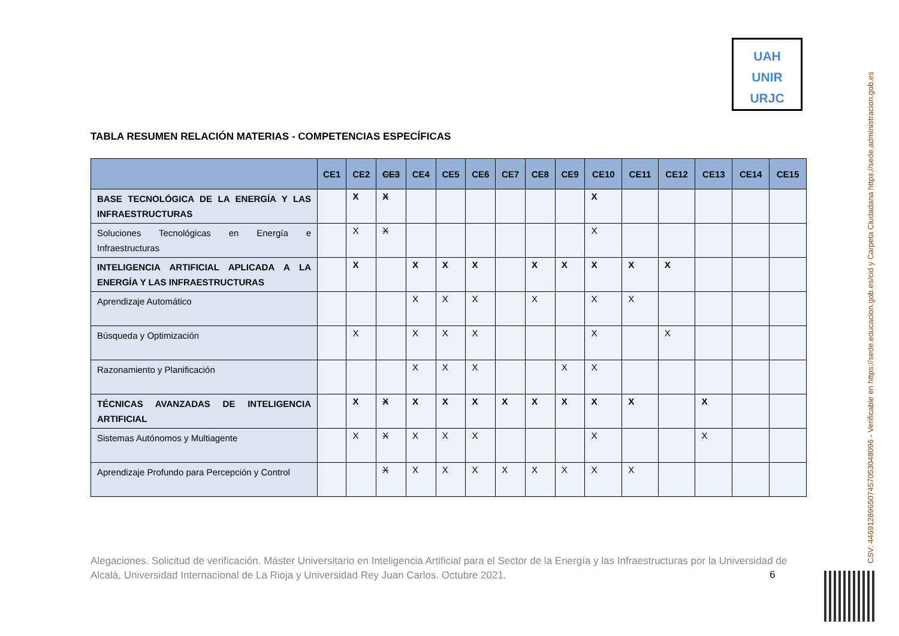UAH
UNIR
URJC
TABLA RESUMEN RELACIÓN MATERIAS - COMPETENCIAS ESPECÍFICAS
| | CE1 | CE2 | CE3 | CE4 | CE5 | CE6 | CE7 | CE8 | CE9 | CE10 | CE11 | CE12 | CE13 | CE14 | CE15 |
| --- | --- | --- | --- | --- | --- | --- | --- | --- | --- | --- | --- | --- | --- | --- | --- |
| BASE TECNOLÓGICA DE LA ENERGÍA Y LAS INFRAESTRUCTURAS | | X | X | | | | | | | X | | | | | |
| Soluciones Tecnológicas en Energía e Infraestructuras | | X | X | | | | | | | X | | | | | |
| INTELIGENCIA ARTIFICIAL APLICADA A LA ENERGÍA Y LAS INFRAESTRUCTURAS | | X | | X | X | X | | X | X | X | X | X | | | |
| Aprendizaje Automático | | | | X | X | X | | X | | X | X | | | | |
| Búsqueda y Optimización | | X | | X | X | X | | | | X | | X | | | |
| Razonamiento y Planificación | | | | X | X | X | | | X | X | | | | | |
| TÉCNICAS AVANZADAS DE INTELIGENCIA ARTIFICIAL | | X | X | X | X | X | X | X | X | X | X | | X | | |
| Sistemas Autónomos y Multiagente | | X | X | X | X | X | | | | X | | | X | | |
| Aprendizaje Profundo para Percepción y Control | | | X | X | X | X | X | X | X | X | X | | | | |
Alegaciones. Solicitud de verificación. Máster Universitario en Inteligencia Artificial para el Sector de la Energía y las Infraestructuras por la Universidad de Alcalá, Universidad Internacional de La Rioja y Universidad Rey Juan Carlos. Octubre 2021.
6
CSV: 446912896507457053048096 - Verificable en https://sede.educacion.gob.es/cid y Carpeta Ciudadana https://sede.administracion.gob.es